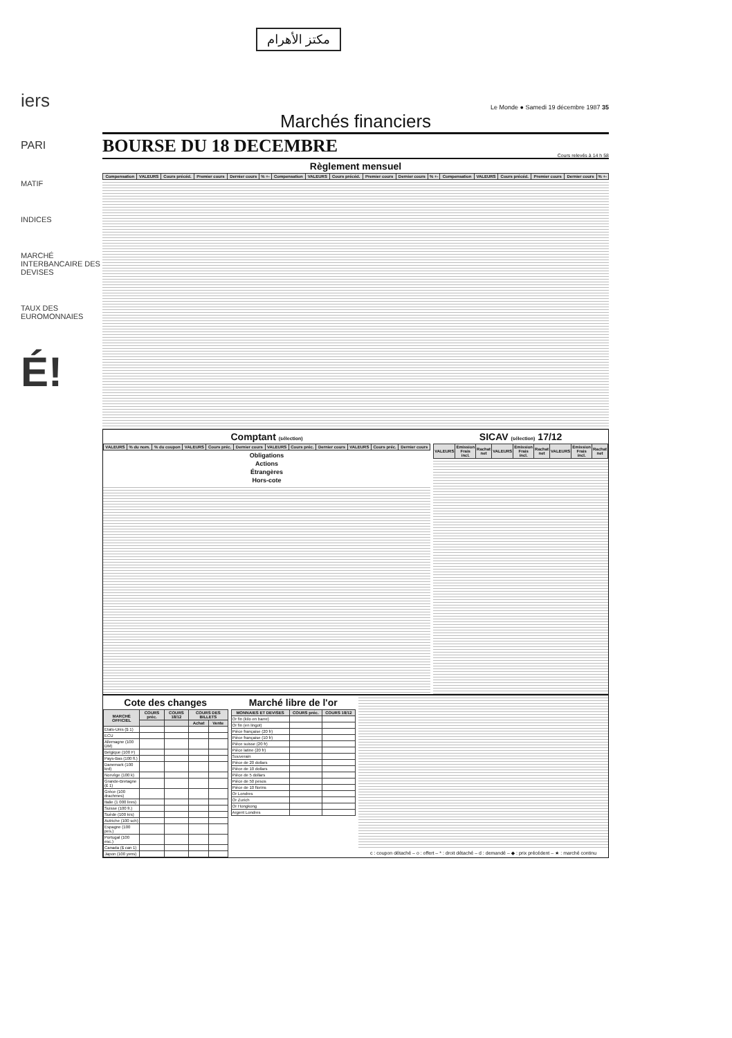مكتز الأهرام
iers
PARI
MATIF
INDICES
MARCHÉ INTERBANCAIRE DES DEVISES
TAUX DES EUROMONNAIES
É!
Le Monde ● Samedi 19 décembre 1987 35
Marchés financiers
BOURSE DU 18 DECEMBRE
Cours relevés à 14 h 58
Règlement mensuel
| Compensation | VALEURS | Cours précéd. | Premier cours | Dernier cours | % +- | Compensation | VALEURS | Cours précéd. | Premier cours | Dernier cours | % +- | Compensation | VALEURS | Cours précéd. | Premier cours | Dernier cours | % +- |
| --- | --- | --- | --- | --- | --- | --- | --- | --- | --- | --- | --- | --- | --- | --- | --- | --- | --- |
Comptant (sélection)
| VALEURS | % du nom. | % du coupon | VALEURS | Cours préc. | Dernier cours | VALEURS | Cours préc. | Dernier cours | VALEURS | Cours préc. | Dernier cours |
| --- | --- | --- | --- | --- | --- | --- | --- | --- | --- | --- | --- |
Obligations
Actions
Étrangères
Hors-cote
SICAV (sélection) 17/12
| VALEURS | Émission Frais incl. | Rachat net | VALEURS | Émission Frais incl. | Rachat net | VALEURS | Émission Frais incl. | Rachat net |
| --- | --- | --- | --- | --- | --- | --- | --- | --- |
Cote des changes
| MARCHÉ OFFICIEL | COURS préc. | COURS 18/12 | COURS DES BILLETS | |
| --- | --- | --- | --- | --- |
| | | | Achat | Vente |
| Etats-Unis ($ 1) | | | | |
| ECU | | | | |
| Allemagne (100 DM) | | | | |
| Belgique (100 F) | | | | |
| Pays-Bas (100 fl.) | | | | |
| Danemark (100 krd) | | | | |
| Norvège (100 k) | | | | |
| Grande-Bretagne (£ 1) | | | | |
| Grèce (100 drachmes) | | | | |
| Italie (1 000 lires) | | | | |
| Suisse (100 fr.) | | | | |
| Suède (100 krs) | | | | |
| Autriche (100 sch) | | | | |
| Espagne (100 pes.) | | | | |
| Portugal (100 esc.) | | | | |
| Canada ($ can 1) | | | | |
| Japon (100 yens) | | | | |
Marché libre de l'or
| MONNAIES ET DEVISES | COURS préc. | COURS 18/12 |
| --- | --- | --- |
| Or fin (kilo en barre) | | |
| Or fin (en lingot) | | |
| Pièce française (20 fr) | | |
| Pièce française (10 fr) | | |
| Pièce suisse (20 fr) | | |
| Pièce latine (20 fr) | | |
| Souverain | | |
| Pièce de 20 dollars | | |
| Pièce de 10 dollars | | |
| Pièce de 5 dollars | | |
| Pièce de 50 pesos | | |
| Pièce de 10 florins | | |
| Or Londres | | |
| Or Zurich | | |
| Or Hongkong | | |
| Argent Londres | | |
c : coupon détaché – o : offert – * : droit détaché – d : demandé – ◆ : prix précédent – ★ : marché continu